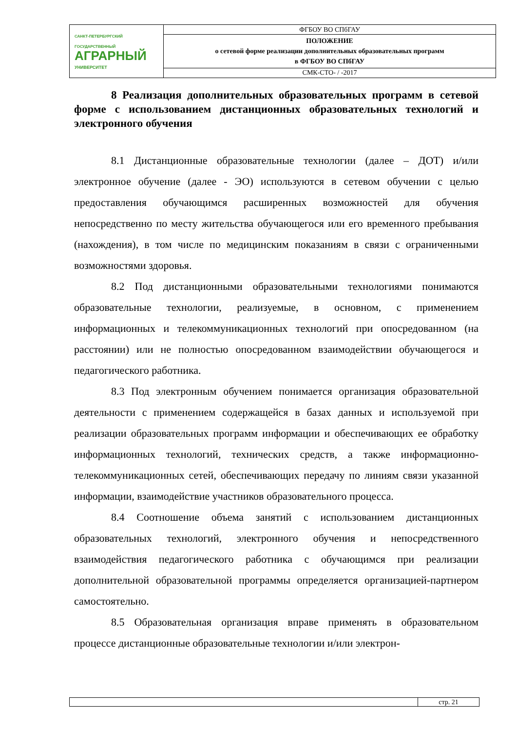| САНКТ-ПЕТЕРБУРГСКИЙ ГОСУДАРСТВЕННЫЙ АГРАРНЫЙ УНИВЕРСИТЕТ | ФГБОУ ВО СПбГАУ |
| | ПОЛОЖЕНИЕ о сетевой форме реализации дополнительных образовательных программ в ФГБОУ ВО СПбГАУ |
| | СМК-СТО- / -2017 |
8 Реализация дополнительных образовательных программ в сетевой форме с использованием дистанционных образовательных технологий и электронного обучения
8.1 Дистанционные образовательные технологии (далее – ДОТ) и/или электронное обучение (далее - ЭО) используются в сетевом обучении с целью предоставления обучающимся расширенных возможностей для обучения непосредственно по месту жительства обучающегося или его временного пребывания (нахождения), в том числе по медицинским показаниям в связи с ограниченными возможностями здоровья.
8.2 Под дистанционными образовательными технологиями понимаются образовательные технологии, реализуемые, в основном, с применением информационных и телекоммуникационных технологий при опосредованном (на расстоянии) или не полностью опосредованном взаимодействии обучающегося и педагогического работника.
8.3 Под электронным обучением понимается организация образовательной деятельности с применением содержащейся в базах данных и используемой при реализации образовательных программ информации и обеспечивающих ее обработку информационных технологий, технических средств, а также информационно-телекоммуникационных сетей, обеспечивающих передачу по линиям связи указанной информации, взаимодействие участников образовательного процесса.
8.4 Соотношение объема занятий с использованием дистанционных образовательных технологий, электронного обучения и непосредственного взаимодействия педагогического работника с обучающимся при реализации дополнительной образовательной программы определяется организацией-партнером самостоятельно.
8.5 Образовательная организация вправе применять в образовательном процессе дистанционные образовательные технологии и/или электрон-
| | стр. 21 |